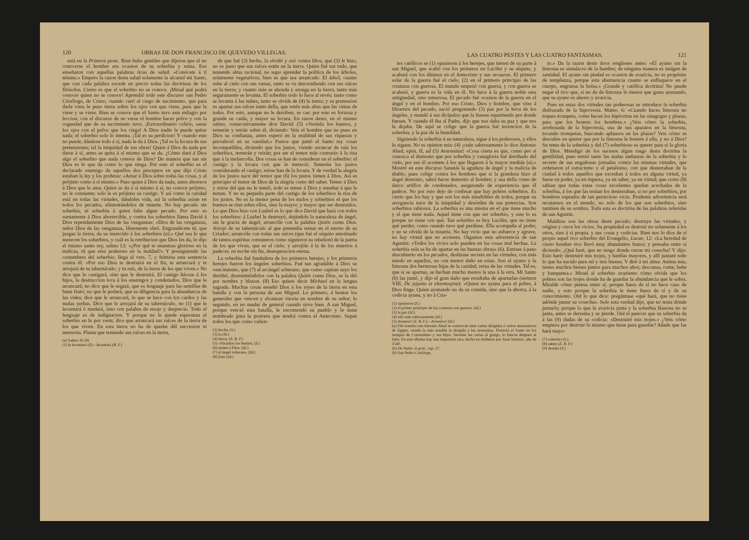120 OBRAS DE DON FRANCISCO DE QUEVEDO VILLEGAS.
está en la Primera peste. Bien hubo gentiles que dijeron que el no conocerse el hombre era ocasion de su soberbia y ruina. Eso enseñaron con aquellas palabras ricas de salud: «Conócete á tí mismo.» Empero la razon desta salud solamente la alcanzó mi Santo, que con cada palabra excede en precio todas las doctrinas de los filósofos. Cierto es que el soberbio no se conoce. ¡Mirad qué podrá conocer quien no se conoce! Aprendió todo este discurso san Pedro Crisólogo, de Cristo, cuando curó al ciego de nacimiento, que para darle vista le puso tierra sobre los ojos con que viese, para que la viese y se viese. Bien se conoce que el Santo tuvo este milagro por leccion, con el discurso de no verse el hombre hacer polvo y con la ceguedad que de su nacimiento tuvo. ¡Extraordinario colirio, sanar los ojos con el polvo que los ciega! A Dios nadie le puede quitar nada; el soberbio solo lo intenta. ¡Tal es su perdicion! Y cuando esto no puede, dándose todo á sí, nada le da á Dios. ¡Tal es la locura de sus pretensiones; tal la iniquidad de sus obras! Quien á Dios da nada por darse á sí, antes se quita á sí mismo que se da. ¿Cómo dará á Dios algo el soberbio que nada conoce de Dios? De manera que tan sin Dios es lo que da como lo que niega. Por esto el soberbio es el declarado enemigo de aquellos dos preceptos en que dijo Cristo estaban la ley y los profetas: «Amar á Dios sobre todas las cosas, y al prójimo como á sí mismo.» Pues quien á Dios da nada, antes aborrece á Dios que le ama. Quien se da á sí mismo á sí, no conoce prójimo, no le consiente; solo le es prójimo su castigo. Y así como la caridad está en todas las virtudes, dándoles vida, así la soberbia asiste en todos los pecados, alimentándolos de muerte. No hay pecado sin soberbia, ni soberbia á quien falte algun pecado. Por esto es sumamente á Dios aborrecible, y contra los soberbios llama David á Dios repetidamente Dios de las venganzas: «Dios de las venganzas, señor Dios de las venganzas, libremente obró. Engrandécete tú, que juzgas la tierra; da su merecido á los soberbios (a).» Qué sea lo que merecen los soberbios, y cuál es la retribucion que Dios les da, lo dijo el mismo santo rey, salmo LI: «¿Por qué te muestras glorioso en la malicia, tú que eres poderoso en la maldad?» Y prosiguiendo las costumbres del soberbio, llega al vers. 7, y fulmina esta sentencia contra él: «Por eso Dios te destruirá en el fin, te arrancará y te arrojará de tu tabernáculo; y tu raíz, de la tierra de los que viven.» No dice que le castigará, sino que le destruirá. El castigo hácese á los hijos, la destruccion toca á los enemigos y condenados. Dice que le arrancará; no dice que le segará, que es lenguaje para las semillas de buen fruto; no que le podará, que es diligencia para la abundancia de las vides; dice que le arrancará, lo que se hace con los cardos y las malas yerbas. Dice que le arrojará de su tabernáculo, no (1) que le levantará ó mudará, sino con palabra de enojo y desprecio. Todo el lenguaje es de indignacion. Y porque no le quede esperanza al soberbio en lo por venir, dice que arrancará sus raíces de la tierra de los que viven. En esta tierra no ha de quedar dél succesion ni memoria. Planta que teniendo sus raíces en la tierra,
(a) Salmo XCIII.
(1) le levantará (Z)—levantará (B. F.)
de que fué (2) hecho, la olvidó y osó contra Dios, que (3) le hizo, no es justo que sus raíces estén en la tierra. Quien fué tan rudo, que teniendo alma racional, no supo aprender la política de los árboles, solamente vegetativos, bien es que sea arrancado. El árbol, cuanto sube al cielo con sus ramas, tanto se va descendiendo con sus raíces en la tierra; y cuanto más se ahonda y arraiga en la tierra, tanto más seguramente se levanta. El soberbio todo lo hace al revés: tanto como se levanta á las nubes, tanto se olvida de (4) la tierra; y su pretension es apartar sus raíces tanto della, que estén más altas que las cimas de todos. Por esto, aunque no le derriben, se cae: por esto es forzosa y grande su caida, y mayor su locura. En razon desto, en el mismo salmo, consecutivamente dice David: (5) «Veránlo los buenos, y temerán y reirán sobre él, diciendo: Veis el hombre que no puso en Dios su confianza, antes esperó en la multitud de sus riquezas y prevaleció en su vanidad.» Parece que juntó el Santo rey cosas incompatibles, diciendo que los justos, viendo arrancar de raíz los soberbios, temerán y reirán; por ser el temor más contrario á la risa que á la melancolía. Dos cosas se han de considerar en el soberbio: el castigo y la locura con que le mereció. Temerán los justos considerando el castigo; reirse han de la locura. Y de verdad la alegría de los justos nace del temor que (6) los justos tienen á Dios. Así es principio el temor de Dios de la alegría como del saber. Temer á Dios y reirse del que no le temió, todo es temer á Dios y enseñar á que le teman. Y no es pequeña parte del castigo de los soberbios la risa de los justos. No es la menor pena de los malos y soberbios el que los buenos se rian sobre ellos, sino la mayor, y mayor que ser destruidos. Lo que Dios hizo con Luzbel es lo que dice David que hará con todos los soberbios: á Luzbel le destruyó, dejándole la naturaleza de ángel, sin la gracia de ángel; arrancóle con la palabra Quién como Dios. Arrojó de su tabernáculo al que pretendia reinar en el eterno de su Criador; arrancóle con todas sus raíces (que fué el séquito amotinado de tantos espíritus comuneros como siguieron su rebelion) de la patria de los que viven, que es el cielo, y arrojóle á la de los muertos á padecer, en noche sin fin, desesperacion eterna.
La soberbia fué fundadora de los primeros herejes, y los primeros herejes fueron los ángeles soberbios. Fué tan agradable á Dios su vencimiento, que (7) al arcángel soberano, que como capitan suyo los derribó, desmintiéndolos con la palabra Quién como Dios, se la dió por nombre y blason. (8) Eso quiere decir Michael en la lengua sagrada. Muchas cosas enseñó Dios á los reyes de la tierra en esta batalla y con la persona de san Miguel. Lo primero, á honrar los generales que vencen y alcanzan vitoria en nombre de su señor; lo segundo, en no mudar de general cuando sirve bien. A san Miguel, porque venció esta batalla, le encomendó su pueblo y le tiene nombrado para la postrera que tendrá contra el Antecristo. Sepan todos los que como valien-
(2) hecha, (S.)
(3) la (Id.)
(4) tierra; (Z. B. F.)
(5) «Veránlos los buenos, (S.)
(6) tienen á Dios. (Id.)
(7) el ángel soberano, (Id.)
(8) Esto (Id.)
LAS CUATRO PESTES Y LAS CUATRO FANTASMAS. 121
tes católicos se (1) opusieron á los herejes, que tienen de su parte á san Miguel, que acabó con los primeros en Lucifer y su séquito, y acabará con los últimos en el Antecristo y sus secuaces. El primero solar de la guerra fué el cielo, (2) en el primero principio de las criaturas con guerras. El mundo empezó con guerra, y con guerra se acabará, y guerra es la vida en él. No hace á la guerra noble esta antigüedad, sino temerosa. El pecado fué ocasion de la guerra en el ángel y en el hombre. Por eso Cristo, Dios y hombre, que vino á librarnos del pecado, nació pregonando (3) paz por la boca de los ángeles, y mandó á sus dicípulos que la fuesen repartiendo por donde fuesen. Y cuando él iba al Padre, dijo que nos daba su paz y que nos la dejaba. De aquí se colige que la guerra fué invencion de la soberbia, y la paz de la humildad.
Siguiendo la soberbia á su naturaleza, sigue á los poderosos, y ellos la siguen. No es opinion mia: (4) ¡cuán sabrosamente lo dice Antonio Abad, epist. II, ad (5) Arsenoitas! «Cosa cierta es que, como por sí conozca el demonio que por soberbia y vanagloria fué derribado del cielo, por eso él acomete á los que llegaron á la mayor medida (a).» Mostró en este discurso Satanás la agudeza de ángel y la malicia de diablo, pues colige contra los hombres que si la grandeza hizo al ángel demonio, sabrá hacer demonio al hombre; y usa della como de único artífice de condenados, asegurando de experiencia que él padece. No por esto dejo de confesar que hay pobres soberbios. Es cierto que los hay y que son los más insufribles de todos, porque su arrogancia nace de la iniquidad y desórden de sus potencias. Son soberbios rabiosos. La soberbia es una misma en el que tiene mucho y el que tiene nada. Aquel tiene con que ser soberbio, y este lo es porque no tiene con qué. Tan soberbio es hoy Lucifer, que no tiene qué perder, como cuando tuvo qué perdiese. Ella acompaña al poder, y no se olvida de la miseria. No hay vicio que no esfuerce y agrave, no hay virtud que no acometa. Oigamos esta advertencia de san Agustin: «Todos los vicios solo pueden en las cosas mal hechas. La soberbia sola se ha de apartar en las buenas obras» (6). Entrase á paso descubierto en los pecados, deslizase secreta en las virtudes, con más miedo en aquellas, no con menor daño en estas. Son el ayuno y la limosna dos hermosas hijas de la caridad, reina de las virtudes. Tal es, que si se apartan, se hechan mucho menos la una á la otra. Mi Santo (b) las juntó, y dijo el gran daño que resultaba de apartarlas (sermon VIII, De jejunio et eleemosyna): «Quien no ayuna para el pobre, á Dios finge. Quien ayunando no da su comida, sino que la ahorra, á la codicia ayuna, y no á Cris-
(1) opusieron (S.)
(2) el primer principio de las criaturas son guerras. (Id.)
(3) la paz (Id.)
(4) oid cuán sabrosamente (Id.)
(5) Arsenos! (Z. B. F.)—Arsenios! (Id.)
(a) Del eremita san Antonio Abad se conservan siete cartas dirigidas á varios monasterios de Egipto, siendo la más notable la dirigida á los arsenoitas. Floreció el Santo en los tiempos de Constantino y sus hijos. Vertidas las cartas al griego, lo fueron despues al latin. En este idioma hay una impresion rara, hecha en Ambéres por Juan Steelsio, año de 1540.
(6) De Natur. et grat., cap. 27.
(b) San Pedro Crisólogo.
to.» Da la razon desto doce renglones antes: «El ayuno sin la limosna es simulacro de la hambre; de ninguna manera es imágen de santidad. El ayuno sin piedad es ocasion de avaricia, no es propósito de templanza, porque esta abstinencia cuanto se enflaquece en el cuerpo, engruesa la bolsa.» ¡Grande y católica doctrina! No puede negar el rico que, si no da de limosna lo menos que gasta ayunando, que su ayuno es ahorro y avaricia.
Pues en estas dos virtudes tan poderosas se introduce la soberbia disfrazada de la hipocresía. Mateo, 6: «Cuando haces limosna no toques trompeta, como hacen los hipócritas en las sinagogas y plazas, para que los honren los hombres.» ¿Veis cómo la soberbia, arrebozada de la hipocresía, usa de sus aparatos en la limosna, tocando trompetas, buscando aplausos en las plazas? Veis cómo se descubre en querer que por la limosna le honren á ella, y no á Dios? Su tema de la soberbia y del (7) soberbioso es querer para sí la gloria de Dios. Mendigó de los sucesos algun rasgo desta doctrina la gentilidad, pues temió tanto las malas andanzas de la soberbia y lo secreto de sus engañosas jornadas contra las mismas virtudes, que ordenaron el ostracismo y el petalismo, con que desterraban de la ciudad á todos aquellos que excedian á todos en alguna virtud, ya fuese en poder, ya en riqueza, ya en saber, ya en virtud; que como (8) sabian que todas estas cosas excelentes quedan acechadas de la soberbia, á los que las tenian los desterraban, si no por soberbios, por hombres espiados de tan pernicioso vicio. Prudente advertencia será recatarnos en el mundo, no solo de los que son soberbios, sino tambien de su sombra. Toda esta es doctrina de las palabras referidas de san Agustin.
Malditas son las obras deste pecado; destruye las virtudes, y origina y crece los vicios. Su propiedad es destruir no solamente á los otros, sino á sí propia, y sus cosas y codicias. Bien nos lo dice de sí propio aquel rico soberbio del Evangelio, Lucae, 12: «La heredad de cierto hombre rico llevó muy abundantes frutos; y pensaba entre sí diciendo: ¿Qué haré, que no tengo donde cerrar mi cosecha? Y dijo: Esto haré: destruiré mis trojes, y harélas mayores, y allí juntaré todo lo que ha nacido para mí y mis bienes. Y diré á mi alma: Anima mia, tienes muchos bienes juntos para muchos años; descansa, come, bebe y banquetea.» Mirad al soberbio avariento cómo olvida que los pobres son las trojes donde ha de guardar la abundancia que le sobra. Miralde cómo piensa entre sí, porque fuera de sí no hace caso de nadie, y esto porque la soberbia le tiene fuera de sí y de su conocimiento. Oid lo que dice: pregúntase «qué hará, que no tiene adónde juntar su cosecha». Solo esta verdad dijo, que no tenia dónde juntarla; porque lo que la avaricia junta y la soberbia blasona no se junta, antes se derrama y se pierde. Oid el parecer que su soberbia da á las (9) dudas de su codicia: «Destruiré mis trojes.» ¿Veis cómo empieza por destruir lo mismo que tiene para guardar? Añade que las hará mayo-
(7) soberbio (S.)
(8) saben (Z. B. F.)
(9) deudas (S.)